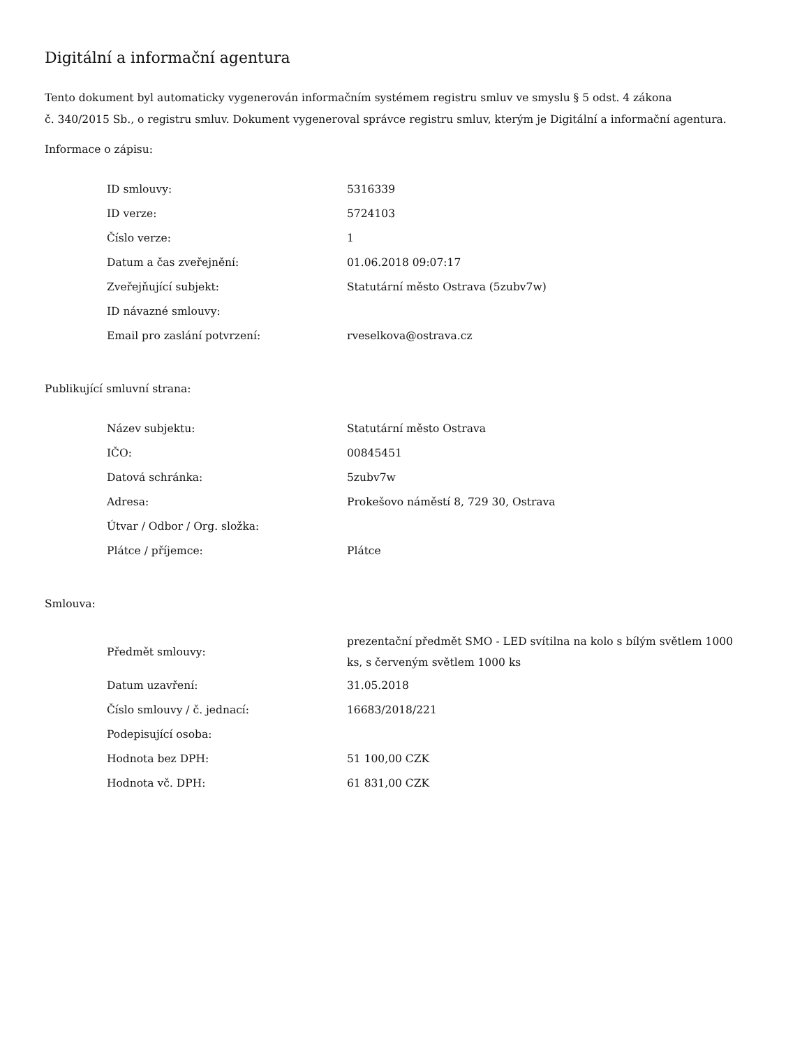Digitální a informační agentura
Tento dokument byl automaticky vygenerován informačním systémem registru smluv ve smyslu § 5 odst. 4 zákona
č. 340/2015 Sb., o registru smluv. Dokument vygeneroval správce registru smluv, kterým je Digitální a informační agentura.
Informace o zápisu:
| ID smlouvy: | 5316339 |
| ID verze: | 5724103 |
| Číslo verze: | 1 |
| Datum a čas zveřejnění: | 01.06.2018 09:07:17 |
| Zveřejňující subjekt: | Statutární město Ostrava (5zubv7w) |
| ID návazné smlouvy: | |
| Email pro zaslání potvrzení: | rveselkova@ostrava.cz |
Publikující smluvní strana:
| Název subjektu: | Statutární město Ostrava |
| IČO: | 00845451 |
| Datová schránka: | 5zubv7w |
| Adresa: | Prokešovo náměstí 8, 729 30, Ostrava |
| Útvar / Odbor / Org. složka: | |
| Plátce / příjemce: | Plátce |
Smlouva:
| Předmět smlouvy: | prezentační předmět SMO - LED svítilna na kolo s bílým světlem 1000 ks, s červeným světlem 1000 ks |
| Datum uzavření: | 31.05.2018 |
| Číslo smlouvy / č. jednací: | 16683/2018/221 |
| Podepisující osoba: | |
| Hodnota bez DPH: | 51 100,00 CZK |
| Hodnota vč. DPH: | 61 831,00 CZK |